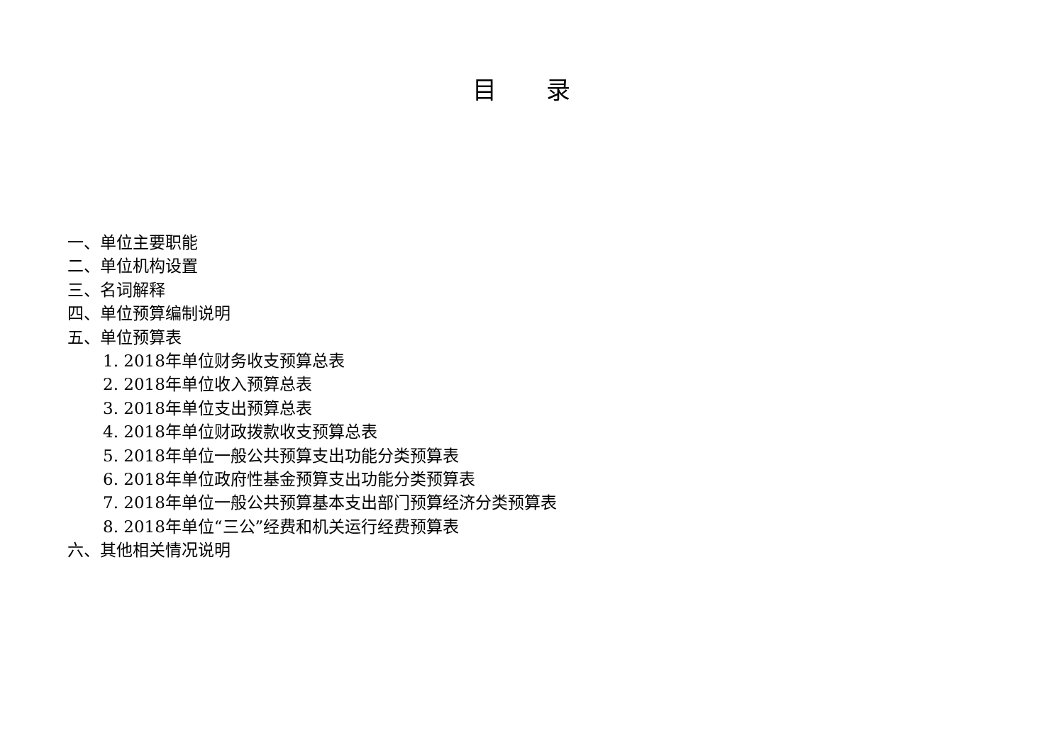目 录
一、单位主要职能
二、单位机构设置
三、名词解释
四、单位预算编制说明
五、单位预算表
1. 2018年单位财务收支预算总表
2. 2018年单位收入预算总表
3. 2018年单位支出预算总表
4. 2018年单位财政拨款收支预算总表
5. 2018年单位一般公共预算支出功能分类预算表
6. 2018年单位政府性基金预算支出功能分类预算表
7. 2018年单位一般公共预算基本支出部门预算经济分类预算表
8. 2018年单位“三公”经费和机关运行经费预算表
六、其他相关情况说明